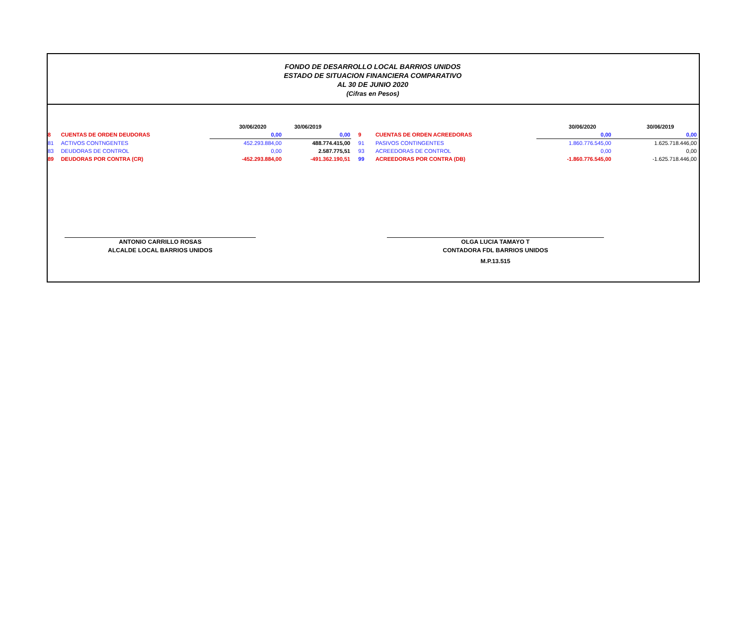FONDO DE DESARROLLO LOCAL BARRIOS UNIDOS
ESTADO DE SITUACION FINANCIERA COMPARATIVO
AL 30 DE JUNIO 2020
(Cifras en Pesos)
| | | 30/06/2020 | 30/06/2019 | | | 30/06/2020 | 30/06/2019 |
| 8 | CUENTAS DE ORDEN DEUDORAS | 0,00 | 0,00 | 9 | CUENTAS DE ORDEN ACREEDORAS | 0,00 | 0,00 |
| 81 | ACTIVOS CONTNGENTES | 452.293.884,00 | 488.774.415,00 | 91 | PASIVOS CONTINGENTES | 1.860.776.545,00 | 1.625.718.446,00 |
| 83 | DEUDORAS DE CONTROL | 0,00 | 2.587.775,51 | 93 | ACREEDORAS DE CONTROL | 0,00 | 0,00 |
| 89 | DEUDORAS POR CONTRA (CR) | -452.293.884,00 | -491.362.190,51 | 99 | ACREEDORAS POR CONTRA (DB) | -1.860.776.545,00 | -1.625.718.446,00 |
ANTONIO CARRILLO ROSAS
ALCALDE LOCAL BARRIOS UNIDOS
OLGA LUCIA TAMAYO T
CONTADORA FDL BARRIOS UNIDOS
M.P.13.515